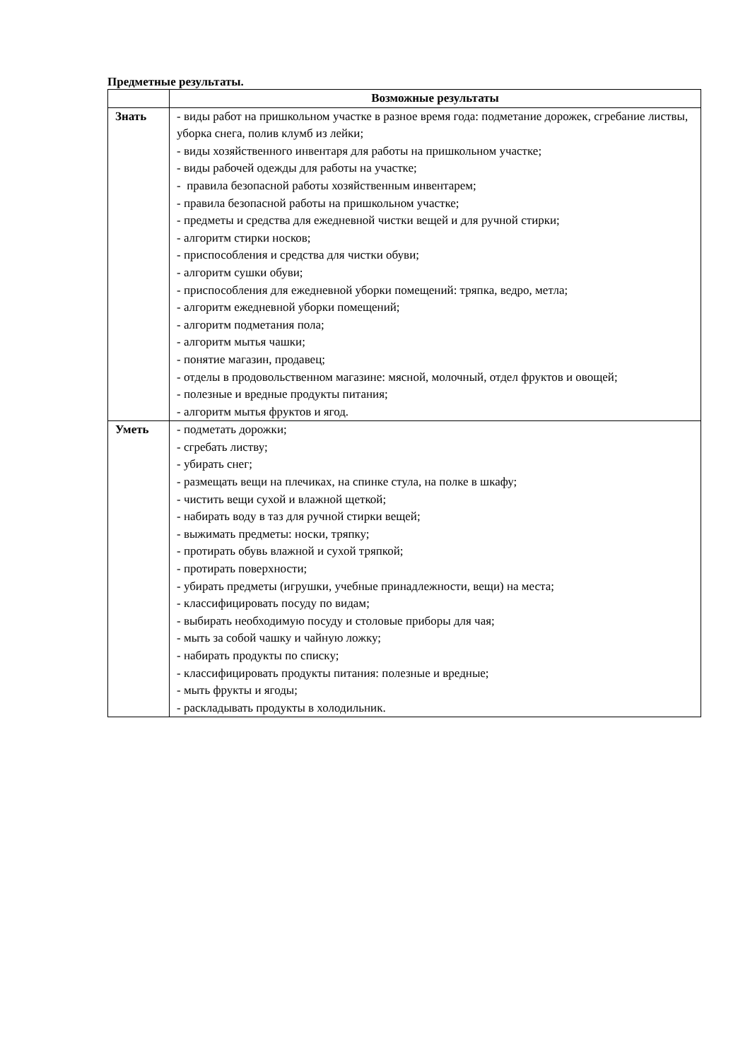Предметные результаты.
| | Возможные результаты |
| --- | --- |
| Знать | - виды работ на пришкольном участке в разное время года: подметание дорожек, сгребание листвы, уборка снега, полив клумб из лейки; - виды хозяйственного инвентаря для работы на пришкольном участке; - виды рабочей одежды для работы на участке; - правила безопасной работы хозяйственным инвентарем; - правила безопасной работы на пришкольном участке; - предметы и средства для ежедневной чистки вещей и для ручной стирки; - алгоритм стирки носков; - приспособления и средства для чистки обуви; - алгоритм сушки обуви; - приспособления для ежедневной уборки помещений: тряпка, ведро, метла; - алгоритм ежедневной уборки помещений; - алгоритм подметания пола; - алгоритм мытья чашки; - понятие магазин, продавец; - отделы в продовольственном магазине: мясной, молочный, отдел фруктов и овощей; - полезные и вредные продукты питания; - алгоритм мытья фруктов и ягод. |
| Уметь | - подметать дорожки; - сгребать листву; - убирать снег; - размещать вещи на плечиках, на спинке стула, на полке в шкафу; - чистить вещи сухой и влажной щеткой; - набирать воду в таз для ручной стирки вещей; - выжимать предметы: носки, тряпку; - протирать обувь влажной и сухой тряпкой; - протирать поверхности; - убирать предметы (игрушки, учебные принадлежности, вещи) на места; - классифицировать посуду по видам; - выбирать необходимую посуду и столовые приборы для чая; - мыть за собой чашку и чайную ложку; - набирать продукты по списку; - классифицировать продукты питания: полезные и вредные; - мыть фрукты и ягоды; - раскладывать продукты в холодильник. |